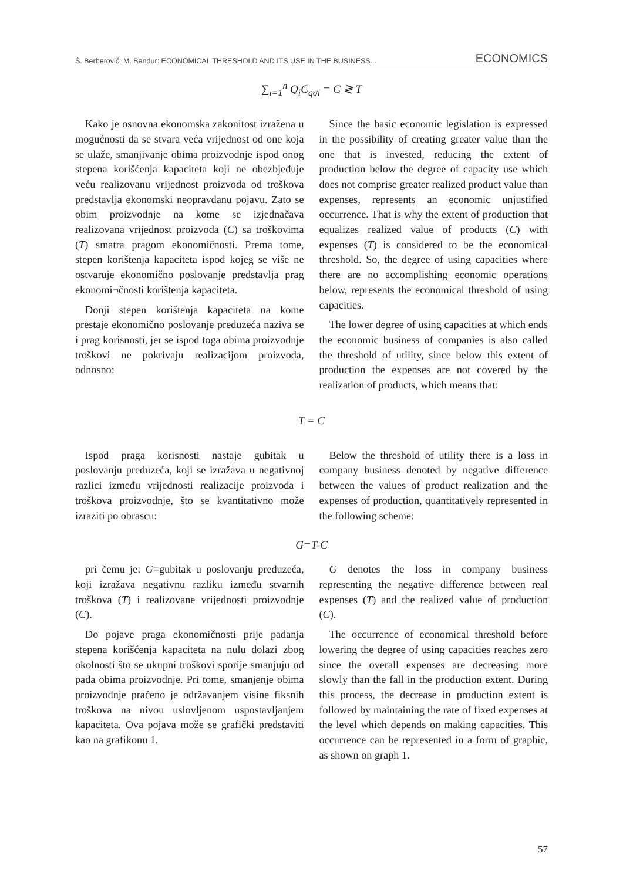Š. Berberović; M. Bandur: ECONOMICAL THRESHOLD AND ITS USE IN THE BUSINESS... ECONOMICS
∑<sub>i=1</sub><sup>n</sup> Q<sub>i</sub>C<sub>qσi</sub> = C ≷ T
Kako je osnovna ekonomska zakonitost izražena u mogućnosti da se stvara veća vrijednost od one koja se ulaže, smanjivanje obima proizvodnje ispod onog stepena korišćenja kapaciteta koji ne obezbjeđuje veću realizovanu vrijednost proizvoda od troškova predstavlja ekonomski neopravdanu pojavu. Zato se obim proizvodnje na kome se izjednačava realizovana vrijednost proizvoda (C) sa troškovima (T) smatra pragom ekonomičnosti. Prema tome, stepen korištenja kapaciteta ispod kojeg se više ne ostvaruje ekonomično poslovanje predstavlja prag ekonomi¬čnosti korištenja kapaciteta.
Donji stepen korištenja kapaciteta na kome prestaje ekonomično poslovanje preduzeća naziva se i prag korisnosti, jer se ispod toga obima proizvodnje troškovi ne pokrivaju realizacijom proizvoda, odnosno:
Since the basic economic legislation is expressed in the possibility of creating greater value than the one that is invested, reducing the extent of production below the degree of capacity use which does not comprise greater realized product value than expenses, represents an economic unjustified occurrence. That is why the extent of production that equalizes realized value of products (C) with expenses (T) is considered to be the economical threshold. So, the degree of using capacities where there are no accomplishing economic operations below, represents the economical threshold of using capacities.
The lower degree of using capacities at which ends the economic business of companies is also called the threshold of utility, since below this extent of production the expenses are not covered by the realization of products, which means that:
T = C
Ispod praga korisnosti nastaje gubitak u poslovanju preduzeća, koji se izražava u negativnoj razlici između vrijednosti realizacije proizvoda i troškova proizvodnje, što se kvantitativno može izraziti po obrascu:
Below the threshold of utility there is a loss in company business denoted by negative difference between the values of product realization and the expenses of production, quantitatively represented in the following scheme:
G=T-C
pri čemu je: G=gubitak u poslovanju preduzeća, koji izražava negativnu razliku između stvarnih troškova (T) i realizovane vrijednosti proizvodnje (C).
Do pojave praga ekonomičnosti prije padanja stepena korišćenja kapaciteta na nulu dolazi zbog okolnosti što se ukupni troškovi sporije smanjuju od pada obima proizvodnje. Pri tome, smanjenje obima proizvodnje praćeno je održavanjem visine fiksnih troškova na nivou uslovljenom uspostavljanjem kapaciteta. Ova pojava može se grafički predstaviti kao na grafikonu 1.
G denotes the loss in company business representing the negative difference between real expenses (T) and the realized value of production (C).
The occurrence of economical threshold before lowering the degree of using capacities reaches zero since the overall expenses are decreasing more slowly than the fall in the production extent. During this process, the decrease in production extent is followed by maintaining the rate of fixed expenses at the level which depends on making capacities. This occurrence can be represented in a form of graphic, as shown on graph 1.
57